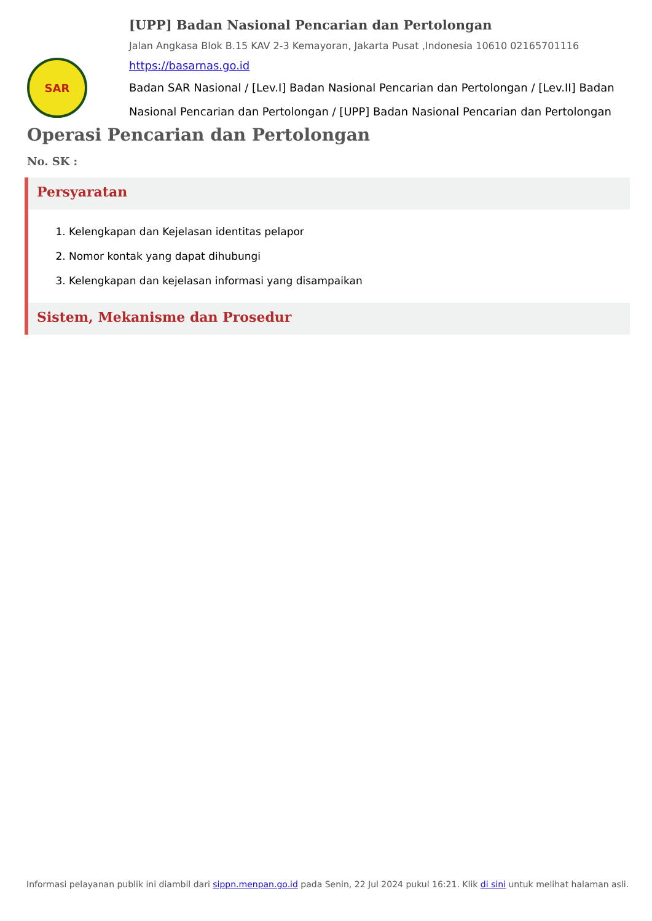SAR
[UPP] Badan Nasional Pencarian dan Pertolongan
Jalan Angkasa Blok B.15 KAV 2-3 Kemayoran, Jakarta Pusat ,Indonesia 10610 02165701116
https://basarnas.go.id
Badan SAR Nasional / [Lev.I] Badan Nasional Pencarian dan Pertolongan / [Lev.II] Badan Nasional Pencarian dan Pertolongan / [UPP] Badan Nasional Pencarian dan Pertolongan
Operasi Pencarian dan Pertolongan
No. SK :
Persyaratan
1. Kelengkapan dan Kejelasan identitas pelapor
2. Nomor kontak yang dapat dihubungi
3. Kelengkapan dan kejelasan informasi yang disampaikan
Sistem, Mekanisme dan Prosedur
Informasi pelayanan publik ini diambil dari sippn.menpan.go.id pada Senin, 22 Jul 2024 pukul 16:21. Klik di sini untuk melihat halaman asli.